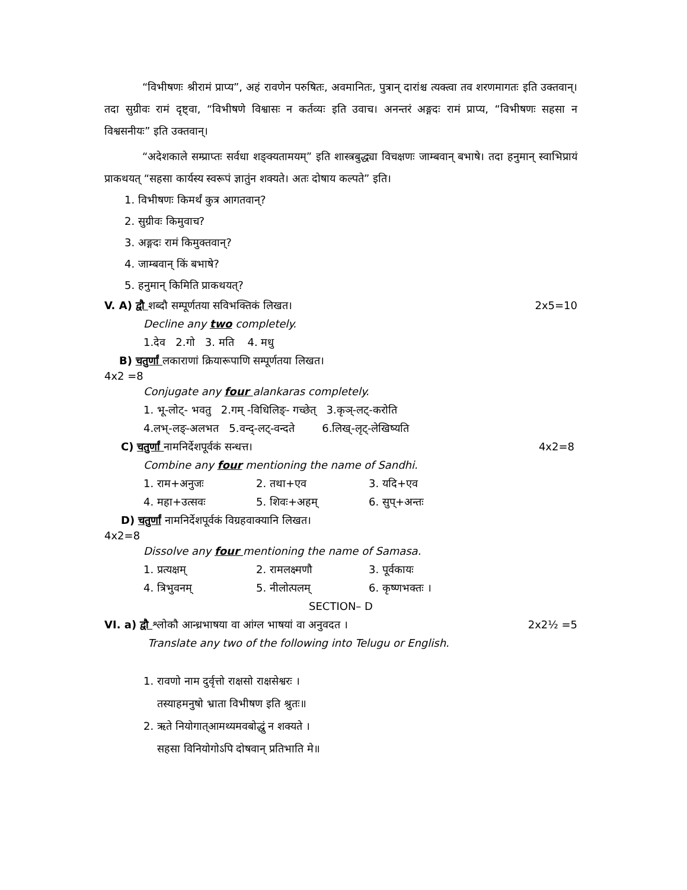“विभीषणः श्रीरामं प्राप्य”, अहं रावणेन परुषितः, अवमानितः, पुत्रान् दारांश्च त्यक्त्वा तव शरणमागतः इति उक्तवान्। तदा सुग्रीवः रामं दृष्ट्वा, “विभीषणे विश्वासः न कर्तव्यः इति उवाच। अनन्तरं अङ्गदः रामं प्राप्य, “विभीषणः सहसा न विश्वसनीयः” इति उक्तवान्।
“अदेशकाले सम्प्राप्तः सर्वधा शङ्क्यतामयम्” इति शास्त्रबुद्ध्या विचक्षणः जाम्बवान् बभाषे। तदा हनुमान् स्वाभिप्रायं प्राकथयत् “सहसा कार्यस्य स्वरूपं ज्ञातुंन शक्यते। अतः दोषाय कल्पते” इति।
1. विभीषणः किमर्थं कुत्र आगतवान्?
2. सुग्रीवः किमुवाच?
3. अङ्गदः रामं किमुक्तवान्?
4. जाम्बवान् किं बभाषे?
5. हनुमान् किमिति प्राकथयत्?
V. A) द्वौ शब्दौ सम्पूर्णतया सविभक्तिकं लिखत। 2x5=10
Decline any two completely.
1.देव 2.गो 3. मति 4. मधु
B) चतुर्णां लकाराणां क्रियारूपाणि सम्पूर्णतया लिखत।
4x2 =8
Conjugate any four alankaras completely.
1. भू-लोट्- भवतु 2.गम् -विधिलिङ्- गच्छेत् 3.कृञ्-लट्-करोति
4.लभ्-लङ्-अलभत 5.वन्द्-लट्-वन्दते 6.लिख्-लृट्-लेखिष्यति
C) चतुर्णां नामनिर्देशपूर्वकं सन्धत्त। 4x2=8
Combine any four mentioning the name of Sandhi.
1. राम+अनुजः 2. तथा+एव 3. यदि+एव
4. महा+उत्सवः 5. शिवः+अहम् 6. सुप्+अन्तः
D) चतुर्णां नामनिर्देशपूर्वकं विग्रहवाक्यानि लिखत।
4x2=8
Dissolve any four mentioning the name of Samasa.
1. प्रत्यक्षम् 2. रामलक्ष्मणौ 3. पूर्वकायः
4. त्रिभुवनम् 5. नीलोत्पलम् 6. कृष्णभक्तः ।
SECTION– D
VI. a) द्वौ श्लोकौ आन्ध्रभाषया वा आंग्ल भाषयां वा अनुवदत । 2x2½ =5
Translate any two of the following into Telugu or English.
1. रावणो नाम दुर्वृत्तो राक्षसो राक्षसेश्वरः ।
तस्याहमनुषो भ्राता विभीषण इति श्रुतः॥
2. ऋते नियोगात्आमथ्यमवबोद्धुं न शक्यते ।
सहसा विनियोगोऽपि दोषवान् प्रतिभाति मे॥